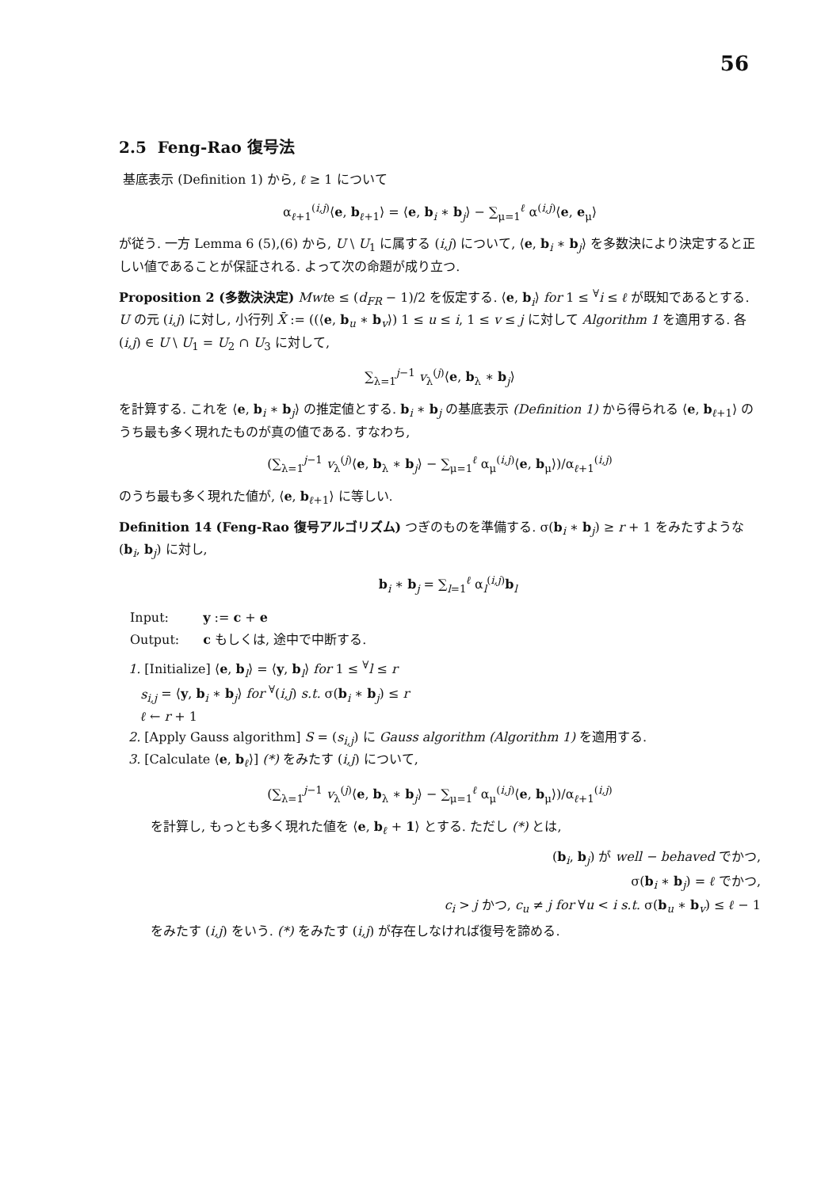56
2.5 Feng-Rao 復号法
基底表示 (Definition 1) から, ℓ ≥ 1 について
α<sub>ℓ+1</sub><sup>(i,j)</sup>⟨e, b<sub>ℓ+1</sub>⟩ = ⟨e, b<sub>i</sub> ∗ b<sub>j</sub>⟩ − ∑<sub>μ=1</sub><sup>ℓ</sup> α<sup>(i,j)</sup>⟨e, e<sub>μ</sub>⟩
が従う. 一方 Lemma 6 (5),(6) から, U \ U<sub>1</sub> に属する (i,j) について, ⟨e, b<sub>i</sub> ∗ b<sub>j</sub>⟩ を多数決により決定すると正しい値であることが保証される. よって次の命題が成り立つ.
Proposition 2 (多数決決定) Mwte ≤ (d<sub>FR</sub> − 1)/2 を仮定する. ⟨e, b<sub>i</sub>⟩ for 1 ≤ <sup>∀</sup>i ≤ ℓ が既知であるとする. U の元 (i,j) に対し, 小行列 X̄ := ((⟨e, b<sub>u</sub> ∗ b<sub>v</sub>⟩) 1 ≤ u ≤ i, 1 ≤ v ≤ j に対して Algorithm 1 を適用する. 各 (i,j) ∈ U \ U<sub>1</sub> = U<sub>2</sub> ∩ U<sub>3</sub> に対して,
∑<sub>λ=1</sub><sup>j−1</sup> v<sub>λ</sub><sup>(j)</sup>⟨e, b<sub>λ</sub> ∗ b<sub>j</sub>⟩
を計算する. これを ⟨e, b<sub>i</sub> ∗ b<sub>j</sub>⟩ の推定値とする. b<sub>i</sub> ∗ b<sub>j</sub> の基底表示 (Definition 1) から得られる ⟨e, b<sub>ℓ+1</sub>⟩ のうち最も多く現れたものが真の値である. すなわち,
(∑<sub>λ=1</sub><sup>j−1</sup> v<sub>λ</sub><sup>(j)</sup>⟨e, b<sub>λ</sub> ∗ b<sub>j</sub>⟩ − ∑<sub>μ=1</sub><sup>ℓ</sup> α<sub>μ</sub><sup>(i,j)</sup>⟨e, b<sub>μ</sub>⟩)/α<sub>ℓ+1</sub><sup>(i,j)</sup>
のうち最も多く現れた値が, ⟨e, b<sub>ℓ+1</sub>⟩ に等しい.
Definition 14 (Feng-Rao 復号アルゴリズム) つぎのものを準備する. σ(b<sub>i</sub> ∗ b<sub>j</sub>) ≥ r + 1 をみたすような (b<sub>i</sub>, b<sub>j</sub>) に対し,
b<sub>i</sub> ∗ b<sub>j</sub> = ∑<sub>l=1</sub><sup>ℓ</sup> α<sub>l</sub><sup>(i,j)</sup>b<sub>l</sub>
| Input: | y := c + e |
| Output: | c もしくは, 途中で中断する. |
1. [Initialize] ⟨e, b<sub>l</sub>⟩ = ⟨y, b<sub>l</sub>⟩ for 1 ≤ <sup>∀</sup>l ≤ r
s<sub>i,j</sub> = ⟨y, b<sub>i</sub> ∗ b<sub>j</sub>⟩ for <sup>∀</sup>(i,j) s.t. σ(b<sub>i</sub> ∗ b<sub>j</sub>) ≤ r
ℓ ← r + 1
2. [Apply Gauss algorithm] S = (s<sub>i,j</sub>) に Gauss algorithm (Algorithm 1) を適用する.
3. [Calculate ⟨e, b<sub>ℓ</sub>⟩] (*) をみたす (i,j) について,
(∑<sub>λ=1</sub><sup>j−1</sup> v<sub>λ</sub><sup>(j)</sup>⟨e, b<sub>λ</sub> ∗ b<sub>j</sub>⟩ − ∑<sub>μ=1</sub><sup>ℓ</sup> α<sub>μ</sub><sup>(i,j)</sup>⟨e, b<sub>μ</sub>⟩)/α<sub>ℓ+1</sub><sup>(i,j)</sup>
を計算し, もっとも多く現れた値を ⟨e, b<sub>ℓ</sub> + 1⟩ とする. ただし (*) とは,
(b<sub>i</sub>, b<sub>j</sub>) が well − behaved でかつ,
σ(b<sub>i</sub> ∗ b<sub>j</sub>) = ℓ でかつ,
c<sub>i</sub> > j かつ, c<sub>u</sub> ≠ j for ∀u < i s.t. σ(b<sub>u</sub> ∗ b<sub>v</sub>) ≤ ℓ − 1
をみたす (i,j) をいう. (*) をみたす (i,j) が存在しなければ復号を諦める.